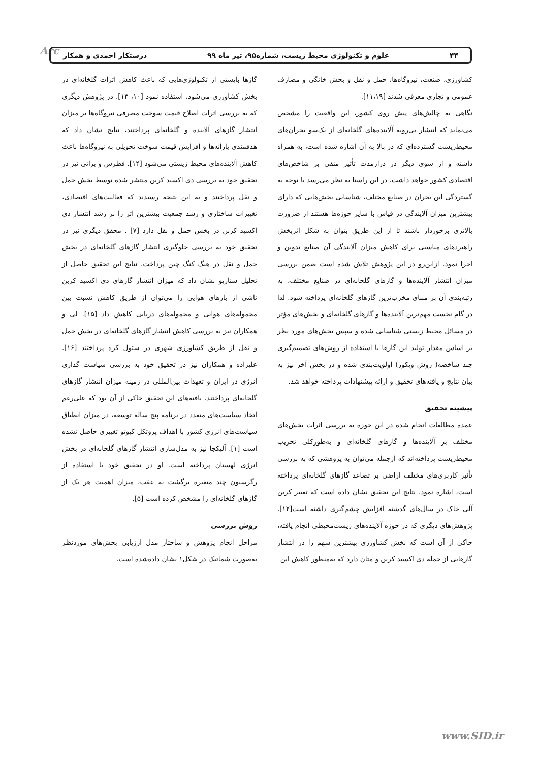Arc ۴۴ علوم و تکنولوژی محیط زیست، شماره۹۵، تیر ماه ۹۹ درستکار احمدی و همکار
کشاورزی، صنعت، نیروگاه‌ها، حمل و نقل و بخش خانگی و مصارف عمومی و تجاری معرفی شدند [۱۱،۱۹].
نگاهی به چالش‌های پیش روی کشور، این واقعیت را مشخص می‌نماید که انتشار بی‌رویه آلاینده‌های گلخانه‌ای از یک‌سو بحران‌های محیط‌زیست گسترده‌ای که در بالا به آن اشاره شده است، به همراه داشته و از سوی دیگر در درازمدت تأثیر منفی بر شاخص‌های اقتصادی کشور خواهد داشت. در این راستا به نظر می‌رسد با توجه به گستردگی این بحران در صنایع مختلف، شناسایی بخش‌هایی که دارای بیشترین میزان آلایندگی در قیاس با سایر حوزه‌ها هستند از ضرورت بالاتری برخوردار باشند تا از این طریق بتوان به شکل اثربخش راهبردهای مناسبی برای کاهش میزان آلایندگی آن صنایع تدوین و اجرا نمود. ازاین‌رو در این پژوهش تلاش شده است ضمن بررسی میزان انتشار آلاینده‌ها و گازهای گلخانه‌ای در صنایع مختلف، به رتبه‌بندی آن بر مبنای مخرب‌ترین گازهای گلخانه‌ای پرداخته شود. لذا در گام نخست مهم‌ترین آلاینده‌ها و گازهای گلخانه‌ای و بخش‌های مؤثر در مسائل محیط زیستی شناسایی شده و سپس بخش‌های مورد نظر بر اساس مقدار تولید این گازها با استفاده از روش‌های تصمیم‌گیری چند شاخصه( روش ویکور) اولویت‌بندی شده و در بخش آخر نیز به بیان نتایج و یافته‌های تحقیق و ارائه پیشنهادات پرداخته خواهد شد.
پیشینه تحقیق
عمده مطالعات انجام شده در این حوزه به بررسی اثرات بخش‌های مختلف بر آلاینده‌ها و گازهای گلخانه‌ای و به‌طورکلی تخریب محیط‌زیست پرداخته‌اند که ازجمله می‌توان به پژوهشی که به بررسی تأثیر کاربری‌های مختلف اراضی بر تصاعد گازهای گلخانه‌ای پرداخته است، اشاره نمود. نتایج این تحقیق نشان داده است که تغییر کربن آلی خاک در سال‌های گذشته افزایش چشم‌گیری داشته است[۱۲]. پژوهش‌های دیگری که در حوزه آلاینده‌های زیست‌محیطی انجام یافته، حاکی از آن است که بخش کشاورزی بیشترین سهم را در انتشار گازهایی از جمله دی اکسید کربن و متان دارد که به‌منظور کاهش این
گازها بایستی از تکنولوژی‌هایی که باعث کاهش اثرات گلخانه‌ای در بخش کشاورزی می‌شود، استفاده نمود [۱۰، ۱۳]. در پژوهش دیگری که به بررسی اثرات اصلاح قیمت سوخت مصرفی نیروگاه‌ها بر میزان انتشار گازهای آلاینده و گلخانه‌ای پرداختند، نتایج نشان داد که هدفمندی یارانه‌ها و افزایش قیمت سوخت تحویلی به نیروگاه‌ها باعث کاهش آلاینده‌های محیط زیستی می‌شود [۱۴]. فطرس و براتی نیز در تحقیق خود به بررسی دی اکسید کربن منتشر شده توسط بخش حمل و نقل پرداختند و به این نتیجه رسیدند که فعالیت‌های اقتصادی، تغییرات ساختاری و رشد جمعیت بیشترین اثر را بر رشد انتشار دی اکسید کربن در بخش حمل و نقل دارد [۷] . محقق دیگری نیز در تحقیق خود به بررسی جلوگیری انتشار گازهای گلخانه‌ای در بخش حمل و نقل در هنگ کنگ چین پرداخت. نتایج این تحقیق حاصل از تحلیل سناریو نشان داد که میزان انتشار گازهای دی اکسید کربن ناشی از بارهای هوایی را می‌توان از طریق کاهش نسبت بین محموله‌های هوایی و محموله‌های دریایی کاهش داد [۱۵]. لی و همکاران نیز به بررسی کاهش انتشار گازهای گلخانه‌ای در بخش حمل و نقل از طریق کشاورزی شهری در سئول کره پرداختند [۱۶]. علیزاده و همکاران نیز در تحقیق خود به بررسی سیاست گذاری انرژی در ایران و تعهدات بین‌المللی در زمینه میزان انتشار گازهای گلخانه‌ای پرداختند. یافته‌های این تحقیق حاکی از آن بود که علی‌رغم اتخاذ سیاست‌های متعدد در برنامه پنج ساله توسعه، در میزان انطباق سیاست‌های انرژی کشور با اهداف پروتکل کیوتو تغییری حاصل نشده است [۱]. آلیکجا نیز به مدل‌سازی انتشار گازهای گلخانه‌ای در بخش انرژی لهستان پرداخته است. او در تحقیق خود با استفاده از رگرسیون چند متغیره برگشت به عقب، میزان اهمیت هر یک از گازهای گلخانه‌ای را مشخص کرده است [۵].
روش بررسی
مراحل انجام پژوهش و ساختار مدل ارزیابی بخش‌های موردنظر به‌صورت شماتیک در شکل۱ نشان داده‌شده است.
www.SID.ir